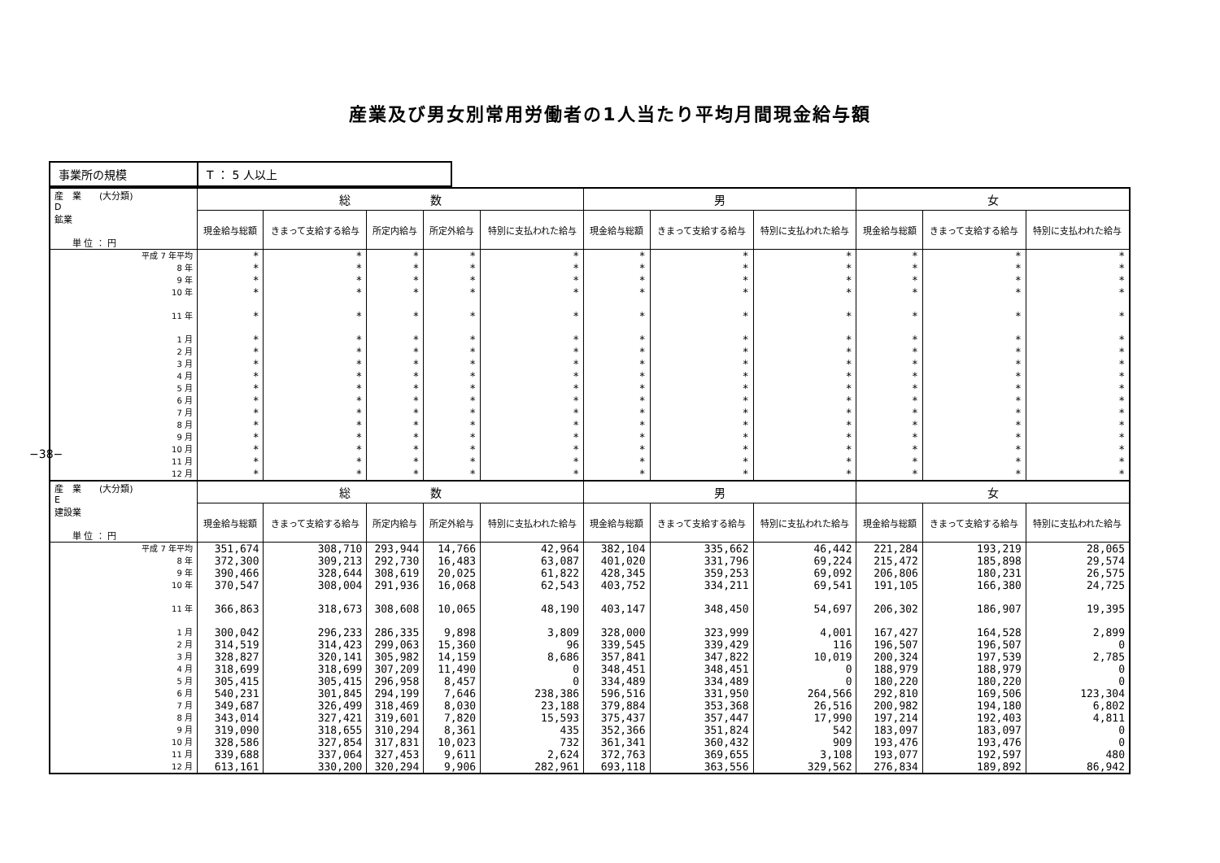産業及び男女別常用労働者の1人当たり平均月間現金給与額
−38−
| 事業所の規模 | T ： 5 人以上 |
| 産 業 (大分類) D 鉱業 単 位 ： 円 | 総 数 | | | | | 男 | | | 女 | | |
| --- | --- | --- | --- | --- | --- | --- | --- | --- | --- | --- | --- |
| | 現金給与総額 | きまって支給する給与 | 所定内給与 | 所定外給与 | 特別に支払われた給与 | 現金給与総額 | きまって支給する給与 | 特別に支払われた給与 | 現金給与総額 | きまって支給する給与 | 特別に支払われた給与 |
| 平成 7 年平均 | * | * | * | * | * | * | * | * | * | * | * |
| 8 年 | * | * | * | * | * | * | * | * | * | * | * |
| 9 年 | * | * | * | * | * | * | * | * | * | * | * |
| 10 年 | * | * | * | * | * | * | * | * | * | * | * |
| 11 年 | * | * | * | * | * | * | * | * | * | * | * |
| 1 月 | * | * | * | * | * | * | * | * | * | * | * |
| 2 月 | * | * | * | * | * | * | * | * | * | * | * |
| 3 月 | * | * | * | * | * | * | * | * | * | * | * |
| 4 月 | * | * | * | * | * | * | * | * | * | * | * |
| 5 月 | * | * | * | * | * | * | * | * | * | * | * |
| 6 月 | * | * | * | * | * | * | * | * | * | * | * |
| 7 月 | * | * | * | * | * | * | * | * | * | * | * |
| 8 月 | * | * | * | * | * | * | * | * | * | * | * |
| 9 月 | * | * | * | * | * | * | * | * | * | * | * |
| 10 月 | * | * | * | * | * | * | * | * | * | * | * |
| 11 月 | * | * | * | * | * | * | * | * | * | * | * |
| 12 月 | * | * | * | * | * | * | * | * | * | * | * |
| 産 業 (大分類) E 建設業 単 位 ： 円 | 総 数 | | | | | 男 | | | 女 | | |
| | 現金給与総額 | きまって支給する給与 | 所定内給与 | 所定外給与 | 特別に支払われた給与 | 現金給与総額 | きまって支給する給与 | 特別に支払われた給与 | 現金給与総額 | きまって支給する給与 | 特別に支払われた給与 |
| 平成 7 年平均 | 351,674 | 308,710 | 293,944 | 14,766 | 42,964 | 382,104 | 335,662 | 46,442 | 221,284 | 193,219 | 28,065 |
| 8 年 | 372,300 | 309,213 | 292,730 | 16,483 | 63,087 | 401,020 | 331,796 | 69,224 | 215,472 | 185,898 | 29,574 |
| 9 年 | 390,466 | 328,644 | 308,619 | 20,025 | 61,822 | 428,345 | 359,253 | 69,092 | 206,806 | 180,231 | 26,575 |
| 10 年 | 370,547 | 308,004 | 291,936 | 16,068 | 62,543 | 403,752 | 334,211 | 69,541 | 191,105 | 166,380 | 24,725 |
| 11 年 | 366,863 | 318,673 | 308,608 | 10,065 | 48,190 | 403,147 | 348,450 | 54,697 | 206,302 | 186,907 | 19,395 |
| 1 月 | 300,042 | 296,233 | 286,335 | 9,898 | 3,809 | 328,000 | 323,999 | 4,001 | 167,427 | 164,528 | 2,899 |
| 2 月 | 314,519 | 314,423 | 299,063 | 15,360 | 96 | 339,545 | 339,429 | 116 | 196,507 | 196,507 | 0 |
| 3 月 | 328,827 | 320,141 | 305,982 | 14,159 | 8,686 | 357,841 | 347,822 | 10,019 | 200,324 | 197,539 | 2,785 |
| 4 月 | 318,699 | 318,699 | 307,209 | 11,490 | 0 | 348,451 | 348,451 | 0 | 188,979 | 188,979 | 0 |
| 5 月 | 305,415 | 305,415 | 296,958 | 8,457 | 0 | 334,489 | 334,489 | 0 | 180,220 | 180,220 | 0 |
| 6 月 | 540,231 | 301,845 | 294,199 | 7,646 | 238,386 | 596,516 | 331,950 | 264,566 | 292,810 | 169,506 | 123,304 |
| 7 月 | 349,687 | 326,499 | 318,469 | 8,030 | 23,188 | 379,884 | 353,368 | 26,516 | 200,982 | 194,180 | 6,802 |
| 8 月 | 343,014 | 327,421 | 319,601 | 7,820 | 15,593 | 375,437 | 357,447 | 17,990 | 197,214 | 192,403 | 4,811 |
| 9 月 | 319,090 | 318,655 | 310,294 | 8,361 | 435 | 352,366 | 351,824 | 542 | 183,097 | 183,097 | 0 |
| 10 月 | 328,586 | 327,854 | 317,831 | 10,023 | 732 | 361,341 | 360,432 | 909 | 193,476 | 193,476 | 0 |
| 11 月 | 339,688 | 337,064 | 327,453 | 9,611 | 2,624 | 372,763 | 369,655 | 3,108 | 193,077 | 192,597 | 480 |
| 12 月 | 613,161 | 330,200 | 320,294 | 9,906 | 282,961 | 693,118 | 363,556 | 329,562 | 276,834 | 189,892 | 86,942 |